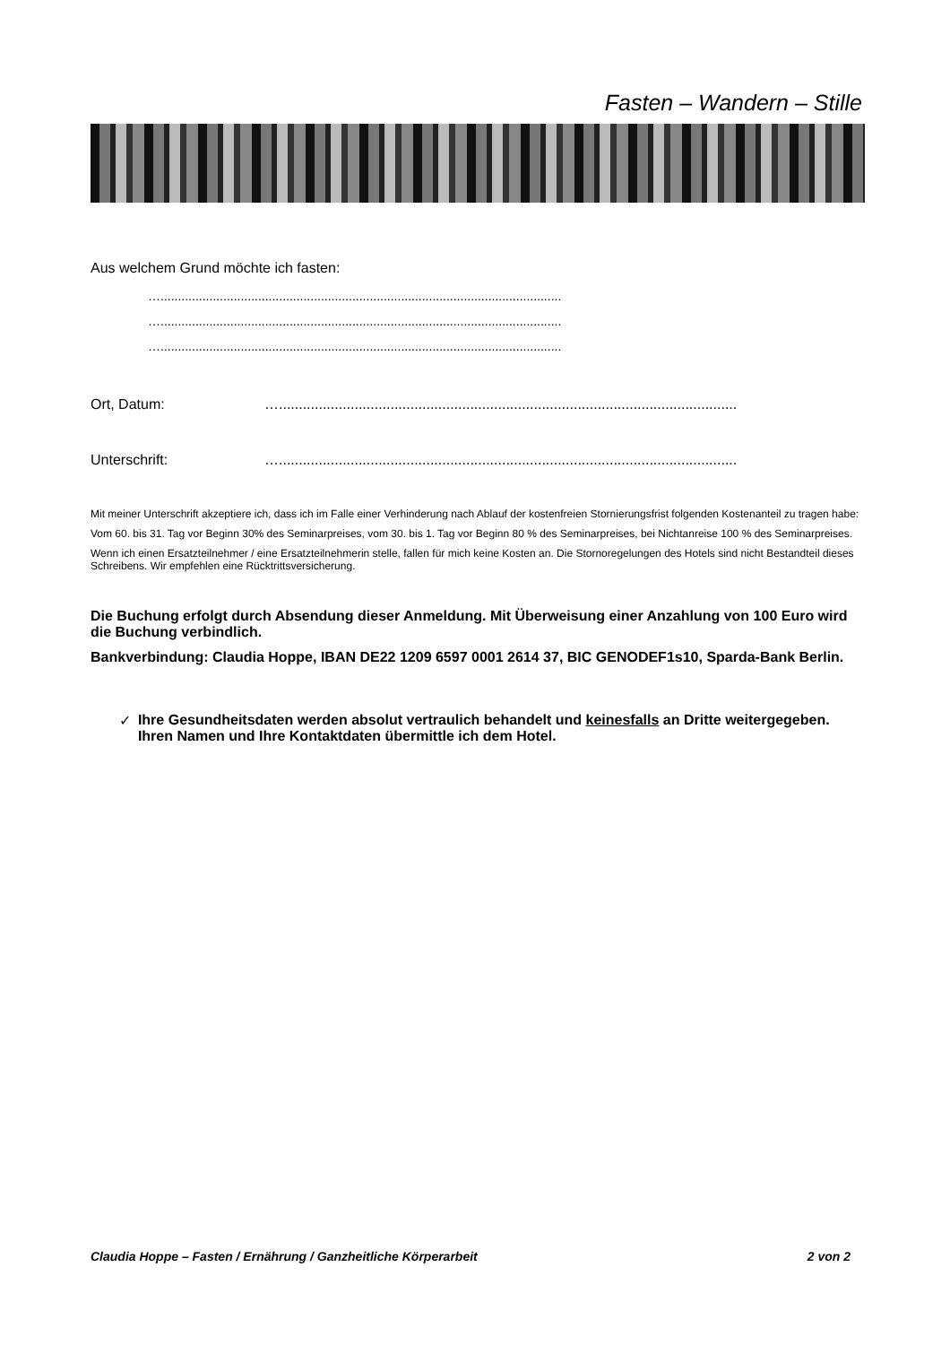Fasten – Wandern – Stille
Aus welchem Grund möchte ich fasten:
…...................................................................................................................
…...................................................................................................................
…...................................................................................................................
Ort, Datum: …...................................................................................................................
Unterschrift: …...................................................................................................................
Mit meiner Unterschrift akzeptiere ich, dass ich im Falle einer Verhinderung nach Ablauf der kostenfreien Stornierungsfrist folgenden Kostenanteil zu tragen habe:
Vom 60. bis 31. Tag vor Beginn 30% des Seminarpreises, vom 30. bis 1. Tag vor Beginn 80 % des Seminarpreises, bei Nichtanreise 100 % des Seminarpreises.
Wenn ich einen Ersatzteilnehmer / eine Ersatzteilnehmerin stelle, fallen für mich keine Kosten an. Die Stornoregelungen des Hotels sind nicht Bestandteil dieses Schreibens. Wir empfehlen eine Rücktrittsversicherung.
Die Buchung erfolgt durch Absendung dieser Anmeldung. Mit Überweisung einer Anzahlung von 100 Euro wird die Buchung verbindlich.
Bankverbindung: Claudia Hoppe, IBAN DE22 1209 6597 0001 2614 37, BIC GENODEF1s10, Sparda-Bank Berlin.
✓ Ihre Gesundheitsdaten werden absolut vertraulich behandelt und keinesfalls an Dritte weitergegeben. Ihren Namen und Ihre Kontaktdaten übermittle ich dem Hotel.
Claudia Hoppe – Fasten / Ernährung / Ganzheitliche Körperarbeit 2 von 2